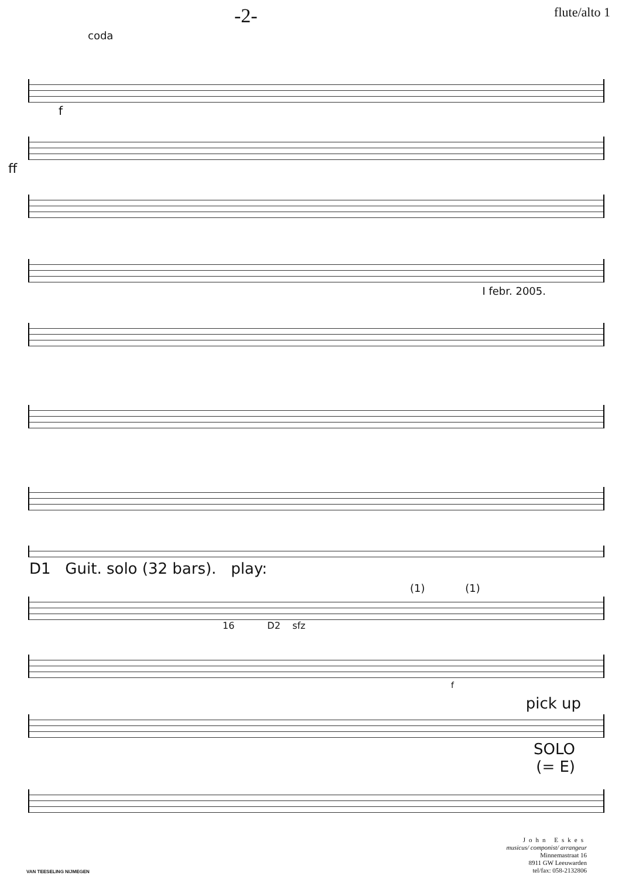-2- flute/alto 1
coda
f
ff
I febr. 2005.
D1 Guit. solo (32 bars). play:
(1) (1)
16 D2 sfz
f
pick up
SOLO
(= E)
VAN TEESELING NIJMEGEN
John Eskes
musicus/ componist/ arrangeur
Minnemastraat 16
8911 GW Leeuwarden
tel/fax: 058-2132806